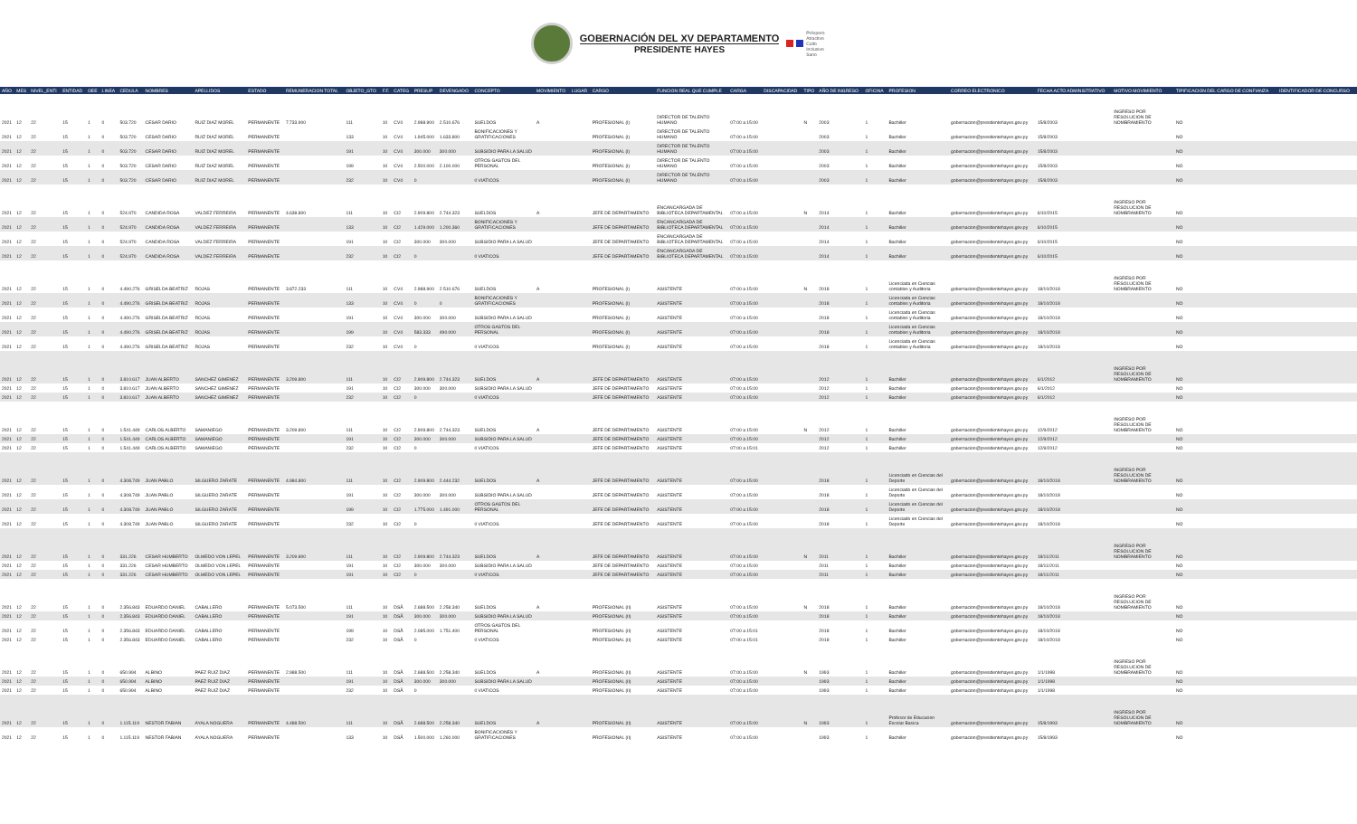GOBERNACIÓN DEL XV DEPARTAMENTO
PRESIDENTE HAYES
Próspero Atractivo Culto Inclusivo Sano
| AÑO | MES | NIVEL_ENTI | ENTIDAD | OEE | LINEA | CEDULA | NOMBRES | APELLIDOS | ESTADO | REMUNERACION TOTAL | OBJETO_GTO | F.F. | CATEG | PRESUP | DEVENGADO | CONCEPTO | MOVIMIENTO | LUGAR | CARGO | FUNCION REAL QUE CUMPLE | CARGA | DISCAPACIDAD | TIPO | AÑO DE INGRESO | OFICINA | PROFESION | CORREO ELECTRONICO | FECHA ACTO ADMINISTRATIVO | MOTIVO MOVIMIENTO | TIPIFICACION DEL CARGO DE CONFIANZA | IDENTIFICADOR DE CONCURSO |
| --- | --- | --- | --- | --- | --- | --- | --- | --- | --- | --- | --- | --- | --- | --- | --- | --- | --- | --- | --- | --- | --- | --- | --- | --- | --- | --- | --- | --- | --- | --- | --- |
| 2021 | 12 | 22 | 15 | 1 | 0 | 503.720 | CESAR DARIO | RUIZ DIAZ MOREL | PERMANENTE | 7.733.900 | 111 | 10 | CV4 | 2.988.900 | 2.510.676 | SUELDOS | A | | PROFESIONAL (I) | DIRECTOR DE TALENTO HUMANO | 07:00 a 15:00 | | N | 2003 | 1 | Bachiller | gobernacion@presidentehayes.gov.py | 15/8/2003 | INGRESO POR RESOLUCION DE NOMBRAMIENTO | NO | |
| 2021 | 12 | 22 | 15 | 1 | 0 | 503.720 | CESAR DARIO | RUIZ DIAZ MOREL | PERMANENTE | | 133 | 10 | CV4 | 1.945.000 | 1.633.800 | BONIFICACIONES Y GRATIFICACIONES | | | PROFESIONAL (I) | DIRECTOR DE TALENTO HUMANO | 07:00 a 15:00 | | | 2003 | 1 | Bachiller | gobernacion@presidentehayes.gov.py | 15/8/2003 | | NO | |
| 2021 | 12 | 22 | 15 | 1 | 0 | 503.720 | CESAR DARIO | RUIZ DIAZ MOREL | PERMANENTE | | 191 | 10 | CV4 | 300.000 | 300.000 | SUBSIDIO PARA LA SALUD | | | PROFESIONAL (I) | DIRECTOR DE TALENTO HUMANO | 07:00 a 15:00 | | | 2003 | 1 | Bachiller | gobernacion@presidentehayes.gov.py | 15/8/2003 | | NO | |
| 2021 | 12 | 22 | 15 | 1 | 0 | 503.720 | CESAR DARIO | RUIZ DIAZ MOREL | PERMANENTE | | 199 | 10 | CV4 | 2.500.000 | 2.100.000 | OTROS GASTOS DEL PERSONAL | | | PROFESIONAL (I) | DIRECTOR DE TALENTO HUMANO | 07:00 a 15:00 | | | 2003 | 1 | Bachiller | gobernacion@presidentehayes.gov.py | 15/8/2003 | | NO | |
| 2021 | 12 | 22 | 15 | 1 | 0 | 503.720 | CESAR DARIO | RUIZ DIAZ MOREL | PERMANENTE | | 232 | 10 | CV4 | 0 | | 0 VIATICOS | | | PROFESIONAL (I) | DIRECTOR DE TALENTO HUMANO | 07:00 a 15:00 | | | 2003 | 1 | Bachiller | gobernacion@presidentehayes.gov.py | 15/8/2003 | | NO | |
| 2021 | 12 | 22 | 15 | 1 | 0 | 524.970 | CANDIDA ROSA | VALDEZ FERREIRA | PERMANENTE | 4.638.800 | 111 | 10 | CI2 | 2.909.800 | 2.744.323 | SUELDOS | A | | JEFE DE DEPARTAMENTO | ENCANCARGADA DE BIBLIOTECA DEPARTAMENTAL | 07:00 a 15:00 | | N | 2014 | 1 | Bachiller | gobernacion@presidentehayes.gov.py | 6/10/2015 | INGRESO POR RESOLUCION DE NOMBRAMIENTO | NO | |
| 2021 | 12 | 22 | 15 | 1 | 0 | 524.970 | CANDIDA ROSA | VALDEZ FERREIRA | PERMANENTE | | 133 | 10 | CI2 | 1.429.000 | 1.200.360 | BONIFICACIONES Y GRATIFICACIONES | | | JEFE DE DEPARTAMENTO | ENCANCARGADA DE BIBLIOTECA DEPARTAMENTAL | 07:00 a 15:00 | | | 2014 | 1 | Bachiller | gobernacion@presidentehayes.gov.py | 6/10/2015 | | NO | |
| 2021 | 12 | 22 | 15 | 1 | 0 | 524.970 | CANDIDA ROSA | VALDEZ FERREIRA | PERMANENTE | | 191 | 10 | CI2 | 300.000 | 300.000 | SUBSIDIO PARA LA SALUD | | | JEFE DE DEPARTAMENTO | ENCANCARGADA DE BIBLIOTECA DEPARTAMENTAL | 07:00 a 15:00 | | | 2014 | 1 | Bachiller | gobernacion@presidentehayes.gov.py | 6/10/2015 | | NO | |
| 2021 | 12 | 22 | 15 | 1 | 0 | 524.970 | CANDIDA ROSA | VALDEZ FERREIRA | PERMANENTE | | 232 | 10 | CI2 | 0 | | 0 VIATICOS | | | JEFE DE DEPARTAMENTO | ENCANCARGADA DE BIBLIOTECA DEPARTAMENTAL | 07:00 a 15:00 | | | 2014 | 1 | Bachiller | gobernacion@presidentehayes.gov.py | 6/10/2015 | | NO | |
| 2021 | 12 | 22 | 15 | 1 | 0 | 4.490.276 | GRISELDA BEATRIZ | ROJAS | PERMANENTE | 3.872.233 | 111 | 10 | CV4 | 2.988.900 | 2.510.676 | SUELDOS | A | | PROFESIONAL (I) | ASISTENTE | 07:00 a 15:00 | | N | 2018 | 1 | Licenciada en Ciencias contables y Auditoria | gobernacion@presidentehayes.gov.py | 18/10/2018 | INGRESO POR RESOLUCION DE NOMBRAMIENTO | NO | |
| 2021 | 12 | 22 | 15 | 1 | 0 | 4.490.276 | GRISELDA BEATRIZ | ROJAS | PERMANENTE | | 133 | 10 | CV4 | 0 | 0 | BONIFICACIONES Y GRATIFICACIONES | | | PROFESIONAL (I) | ASISTENTE | 07:00 a 15:00 | | | 2018 | 1 | Licenciada en Ciencias contables y Auditoria | gobernacion@presidentehayes.gov.py | 18/10/2018 | | NO | |
| 2021 | 12 | 22 | 15 | 1 | 0 | 4.490.276 | GRISELDA BEATRIZ | ROJAS | PERMANENTE | | 191 | 10 | CV4 | 300.000 | 300.000 | SUBSIDIO PARA LA SALUD | | | PROFESIONAL (I) | ASISTENTE | 07:00 a 15:00 | | | 2018 | 1 | Licenciada en Ciencias contables y Auditoria | gobernacion@presidentehayes.gov.py | 18/10/2018 | | NO | |
| 2021 | 12 | 22 | 15 | 1 | 0 | 4.490.276 | GRISELDA BEATRIZ | ROJAS | PERMANENTE | | 199 | 10 | CV4 | 583.333 | 490.000 | OTROS GASTOS DEL PERSONAL | | | PROFESIONAL (I) | ASISTENTE | 07:00 a 15:00 | | | 2018 | 1 | Licenciada en Ciencias contables y Auditoria | gobernacion@presidentehayes.gov.py | 18/10/2018 | | NO | |
| 2021 | 12 | 22 | 15 | 1 | 0 | 4.490.276 | GRISELDA BEATRIZ | ROJAS | PERMANENTE | | 232 | 10 | CV4 | 0 | | 0 VIATICOS | | | PROFESIONAL (I) | ASISTENTE | 07:00 a 15:00 | | | 2018 | 1 | Licenciada en Ciencias contables y Auditoria | gobernacion@presidentehayes.gov.py | 18/10/2018 | | NO | |
| 2021 | 12 | 22 | 15 | 1 | 0 | 3.810.617 | JUAN ALBERTO | SANCHEZ GIMENEZ | PERMANENTE | 3.209.800 | 111 | 10 | CI2 | 2.909.800 | 2.744.323 | SUELDOS | A | | JEFE DE DEPARTAMENTO | ASISTENTE | 07:00 a 15:00 | | | 2012 | 1 | Bachiller | gobernacion@presidentehayes.gov.py | 6/1/2012 | INGRESO POR RESOLUCION DE NOMBRAMIENTO | NO | |
| 2021 | 12 | 22 | 15 | 1 | 0 | 3.810.617 | JUAN ALBERTO | SANCHEZ GIMENEZ | PERMANENTE | | 191 | 10 | CI2 | 300.000 | 300.000 | SUBSIDIO PARA LA SALUD | | | JEFE DE DEPARTAMENTO | ASISTENTE | 07:00 a 15:00 | | | 2012 | 1 | Bachiller | gobernacion@presidentehayes.gov.py | 6/1/2012 | | NO | |
| 2021 | 12 | 22 | 15 | 1 | 0 | 3.810.617 | JUAN ALBERTO | SANCHEZ GIMENEZ | PERMANENTE | | 232 | 10 | CI2 | 0 | | 0 VIATICOS | | | JEFE DE DEPARTAMENTO | ASISTENTE | 07:00 a 15:00 | | | 2012 | 1 | Bachiller | gobernacion@presidentehayes.gov.py | 6/1/2012 | | NO | |
| 2021 | 12 | 22 | 15 | 1 | 0 | 1.541.449 | CARLOS ALBERTO | SAMANIEGO | PERMANENTE | 3.209.800 | 111 | 10 | CI2 | 2.909.800 | 2.744.323 | SUELDOS | A | | JEFE DE DEPARTAMENTO | ASISTENTE | 07:00 a 15:00 | | N | 2012 | 1 | Bachiller | gobernacion@presidentehayes.gov.py | 12/9/2012 | INGRESO POR RESOLUCION DE NOMBRAMIENTO | NO | |
| 2021 | 12 | 22 | 15 | 1 | 0 | 1.541.449 | CARLOS ALBERTO | SAMANIEGO | PERMANENTE | | 191 | 10 | CI2 | 300.000 | 300.000 | SUBSIDIO PARA LA SALUD | | | JEFE DE DEPARTAMENTO | ASISTENTE | 07:00 a 15:00 | | | 2012 | 1 | Bachiller | gobernacion@presidentehayes.gov.py | 12/9/2012 | | NO | |
| 2021 | 12 | 22 | 15 | 1 | 0 | 1.541.449 | CARLOS ALBERTO | SAMANIEGO | PERMANENTE | | 232 | 10 | CI2 | 0 | | 0 VIATICOS | | | JEFE DE DEPARTAMENTO | ASISTENTE | 07:00 a 15:01 | | | 2012 | 1 | Bachiller | gobernacion@presidentehayes.gov.py | 12/9/2012 | | NO | |
| 2021 | 12 | 22 | 15 | 1 | 0 | 4.308.749 | JUAN PABLO | SILGUERO ZARATE | PERMANENTE | 4.984.800 | 111 | 10 | CI2 | 2.909.800 | 2.444.232 | SUELDOS | A | | JEFE DE DEPARTAMENTO | ASISTENTE | 07:00 a 15:00 | | | 2018 | 1 | Licenciado en Ciencias del Deporte | gobernacion@presidentehayes.gov.py | 18/10/2018 | INGRESO POR RESOLUCION DE NOMBRAMIENTO | NO | |
| 2021 | 12 | 22 | 15 | 1 | 0 | 4.308.749 | JUAN PABLO | SILGUERO ZARATE | PERMANENTE | | 191 | 10 | CI2 | 300.000 | 300.000 | SUBSIDIO PARA LA SALUD | | | JEFE DE DEPARTAMENTO | ASISTENTE | 07:00 a 15:00 | | | 2018 | 1 | Licenciado en Ciencias del Deporte | gobernacion@presidentehayes.gov.py | 18/10/2018 | | NO | |
| 2021 | 12 | 22 | 15 | 1 | 0 | 4.308.749 | JUAN PABLO | SILGUERO ZARATE | PERMANENTE | | 199 | 10 | CI2 | 1.775.000 | 1.491.000 | OTROS GASTOS DEL PERSONAL | | | JEFE DE DEPARTAMENTO | ASISTENTE | 07:00 a 15:00 | | | 2018 | 1 | Licenciado en Ciencias del Deporte | gobernacion@presidentehayes.gov.py | 18/10/2018 | | NO | |
| 2021 | 12 | 22 | 15 | 1 | 0 | 4.308.749 | JUAN PABLO | SILGUERO ZARATE | PERMANENTE | | 232 | 10 | CI2 | 0 | | 0 VIATICOS | | | JEFE DE DEPARTAMENTO | ASISTENTE | 07:00 a 15:00 | | | 2018 | 1 | Licenciado en Ciencias del Deporte | gobernacion@presidentehayes.gov.py | 18/10/2018 | | NO | |
| 2021 | 12 | 22 | 15 | 1 | 0 | 331.226 | CESAR HUMBERTO | OLMEDO VON LEPEL | PERMANENTE | 3.209.800 | 111 | 10 | CI2 | 2.909.800 | 2.744.323 | SUELDOS | A | | JEFE DE DEPARTAMENTO | ASISTENTE | 07:00 a 15:00 | | N | 2011 | 1 | Bachiller | gobernacion@presidentehayes.gov.py | 18/11/2011 | INGRESO POR RESOLUCION DE NOMBRAMIENTO | NO | |
| 2021 | 12 | 22 | 15 | 1 | 0 | 331.226 | CESAR HUMBERTO | OLMEDO VON LEPEL | PERMANENTE | | 191 | 10 | CI2 | 300.000 | 300.000 | SUBSIDIO PARA LA SALUD | | | JEFE DE DEPARTAMENTO | ASISTENTE | 07:00 a 15:00 | | | 2011 | 1 | Bachiller | gobernacion@presidentehayes.gov.py | 18/11/2011 | | NO | |
| 2021 | 12 | 22 | 15 | 1 | 0 | 331.226 | CESAR HUMBERTO | OLMEDO VON LEPEL | PERMANENTE | | 191 | 10 | CI2 | 0 | | 0 VIATICOS | | | JEFE DE DEPARTAMENTO | ASISTENTE | 07:00 a 15:00 | | | 2011 | 1 | Bachiller | gobernacion@presidentehayes.gov.py | 18/11/2011 | | NO | |
| 2021 | 12 | 22 | 15 | 1 | 0 | 2.356.843 | EDUARDO DANIEL | CABALLERO | PERMANENTE | 5.073.500 | 111 | 10 | DSÃ | 2.688.500 | 2.258.340 | SUELDOS | A | | PROFESIONAL (II) | ASISTENTE | 07:00 a 15:00 | | N | 2018 | 1 | Bachiller | gobernacion@presidentehayes.gov.py | 18/10/2018 | INGRESO POR RESOLUCION DE NOMBRAMIENTO | NO | |
| 2021 | 12 | 22 | 15 | 1 | 0 | 2.356.843 | EDUARDO DANIEL | CABALLERO | PERMANENTE | | 191 | 10 | DSÃ | 300.000 | 300.000 | SUBSIDIO PARA LA SALUD | | | PROFESIONAL (II) | ASISTENTE | 07:00 a 15:00 | | | 2018 | 1 | Bachiller | gobernacion@presidentehayes.gov.py | 18/10/2018 | | NO | |
| 2021 | 12 | 22 | 15 | 1 | 0 | 2.356.843 | EDUARDO DANIEL | CABALLERO | PERMANENTE | | 199 | 10 | DSÃ | 2.085.000 | 1.751.400 | OTROS GASTOS DEL PERSONAL | | | PROFESIONAL (II) | ASISTENTE | 07:00 a 15:01 | | | 2018 | 1 | Bachiller | gobernacion@presidentehayes.gov.py | 18/10/2018 | | NO | |
| 2021 | 12 | 22 | 15 | 1 | 0 | 2.356.843 | EDUARDO DANIEL | CABALLERO | PERMANENTE | | 232 | 10 | DSÃ | 0 | | 0 VIATICOS | | | PROFESIONAL (II) | ASISTENTE | 07:00 a 15:01 | | | 2018 | 1 | Bachiller | gobernacion@presidentehayes.gov.py | 18/10/2018 | | NO | |
| 2021 | 12 | 22 | 15 | 1 | 0 | 650.994 | ALBINO | PAEZ RUIZ DIAZ | PERMANENTE | 2.988.500 | 111 | 10 | DSÃ | 2.688.500 | 2.258.340 | SUELDOS | A | | PROFESIONAL (II) | ASISTENTE | 07:00 a 15:00 | | N | 1993 | 1 | Bachiller | gobernacion@presidentehayes.gov.py | 1/1/1998 | INGRESO POR RESOLUCION DE NOMBRAMIENTO | NO | |
| 2021 | 12 | 22 | 15 | 1 | 0 | 650.994 | ALBINO | PAEZ RUIZ DIAZ | PERMANENTE | | 191 | 10 | DSÃ | 300.000 | 300.000 | SUBSIDIO PARA LA SALUD | | | PROFESIONAL (II) | ASISTENTE | 07:00 a 15:00 | | | 1993 | 1 | Bachiller | gobernacion@presidentehayes.gov.py | 1/1/1998 | | NO | |
| 2021 | 12 | 22 | 15 | 1 | 0 | 650.994 | ALBINO | PAEZ RUIZ DIAZ | PERMANENTE | | 232 | 10 | DSÃ | 0 | | 0 VIATICOS | | | PROFESIONAL (II) | ASISTENTE | 07:00 a 15:00 | | | 1993 | 1 | Bachiller | gobernacion@presidentehayes.gov.py | 1/1/1998 | | NO | |
| 2021 | 12 | 22 | 15 | 1 | 0 | 1.115.119 | NESTOR FABIAN | AYALA NOGUERA | PERMANENTE | 4.488.500 | 111 | 10 | DSÃ | 2.688.500 | 2.258.340 | SUELDOS | A | | PROFESIONAL (II) | ASISTENTE | 07:00 a 15:00 | | N | 1993 | 1 | Profesor de Educacion Escolar Basica | gobernacion@presidentehayes.gov.py | 15/8/1993 | INGRESO POR RESOLUCION DE NOMBRAMIENTO | NO | |
| 2021 | 12 | 22 | 15 | 1 | 0 | 1.115.119 | NESTOR FABIAN | AYALA NOGUERA | PERMANENTE | | 133 | 10 | DSÃ | 1.500.000 | 1.260.000 | BONIFICACIONES Y GRATIFICACIONES | | | PROFESIONAL (II) | ASISTENTE | 07:00 a 15:00 | | | 1993 | 1 | Bachiller | gobernacion@presidentehayes.gov.py | 15/8/1993 | | NO | |